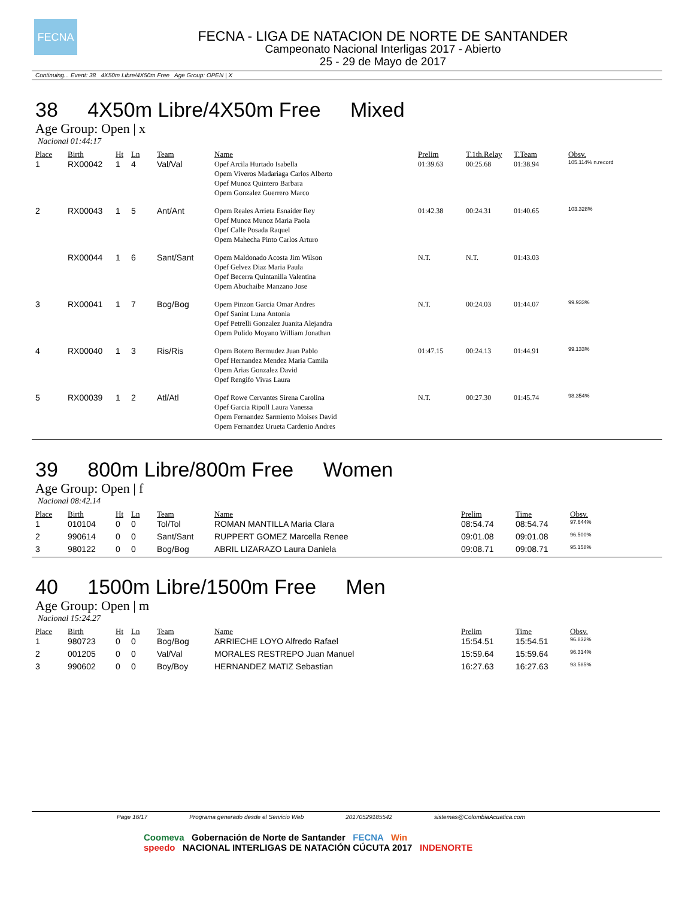FECNA
FECNA - LIGA DE NATACION DE NORTE DE SANTANDER
Campeonato Nacional Interligas 2017 - Abierto
25 - 29 de Mayo de 2017
Continuing... Event: 38 4X50m Libre/4X50m Free Age Group: OPEN | X
38 4X50m Libre/4X50m Free Mixed
Age Group: Open | x
Nacional 01:44:17
| Place | Birth | Ht | Ln | Team | Name | Prelim | T.1th.Relay | T.Team | Obsv. |
| --- | --- | --- | --- | --- | --- | --- | --- | --- | --- |
| 1 | RX00042 | 1 | 4 | Val/Val | Opef Arcila Hurtado Isabella Opem Viveros Madariaga Carlos Alberto Opef Munoz Quintero Barbara Opem Gonzalez Guerrero Marco | 01:39.63 | 00:25.68 | 01:38.94 | 105.114% n.record |
| 2 | RX00043 | 1 | 5 | Ant/Ant | Opem Reales Arrieta Esnaider Rey Opef Munoz Munoz Maria Paola Opef Calle Posada Raquel Opem Mahecha Pinto Carlos Arturo | 01:42.38 | 00:24.31 | 01:40.65 | 103.328% |
| | RX00044 | 1 | 6 | Sant/Sant | Opem Maldonado Acosta Jim Wilson Opef Gelvez Diaz Maria Paula Opef Becerra Quintanilla Valentina Opem Abuchaibe Manzano Jose | N.T. | N.T. | 01:43.03 | |
| 3 | RX00041 | 1 | 7 | Bog/Bog | Opem Pinzon Garcia Omar Andres Opef Sanint Luna Antonia Opef Petrelli Gonzalez Juanita Alejandra Opem Pulido Moyano William Jonathan | N.T. | 00:24.03 | 01:44.07 | 99.933% |
| 4 | RX00040 | 1 | 3 | Ris/Ris | Opem Botero Bermudez Juan Pablo Opef Hernandez Mendez Maria Camila Opem Arias Gonzalez David Opef Rengifo Vivas Laura | 01:47.15 | 00:24.13 | 01:44.91 | 99.133% |
| 5 | RX00039 | 1 | 2 | Atl/Atl | Opef Rowe Cervantes Sirena Carolina Opef Garcia Ripoll Laura Vanessa Opem Fernandez Sarmiento Moises David Opem Fernandez Urueta Cardenio Andres | N.T. | 00:27.30 | 01:45.74 | 98.354% |
39 800m Libre/800m Free Women
Age Group: Open | f
Nacional 08:42.14
| Place | Birth | Ht | Ln | Team | Name | Prelim | Time | Obsv. |
| --- | --- | --- | --- | --- | --- | --- | --- | --- |
| 1 | 010104 | 0 | 0 | Tol/Tol | ROMAN MANTILLA Maria Clara | 08:54.74 | 08:54.74 | 97.644% |
| 2 | 990614 | 0 | 0 | Sant/Sant | RUPPERT GOMEZ Marcella Renee | 09:01.08 | 09:01.08 | 96.500% |
| 3 | 980122 | 0 | 0 | Bog/Bog | ABRIL LIZARAZO Laura Daniela | 09:08.71 | 09:08.71 | 95.158% |
40 1500m Libre/1500m Free Men
Age Group: Open | m
Nacional 15:24.27
| Place | Birth | Ht | Ln | Team | Name | Prelim | Time | Obsv. |
| --- | --- | --- | --- | --- | --- | --- | --- | --- |
| 1 | 980723 | 0 | 0 | Bog/Bog | ARRIECHE LOYO Alfredo Rafael | 15:54.51 | 15:54.51 | 96.832% |
| 2 | 001205 | 0 | 0 | Val/Val | MORALES RESTREPO Juan Manuel | 15:59.64 | 15:59.64 | 96.314% |
| 3 | 990602 | 0 | 0 | Boy/Boy | HERNANDEZ MATIZ Sebastian | 16:27.63 | 16:27.63 | 93.585% |
Page 16/17 Programa generado desde el Servicio Web 20170529185542 sistemas@ColombiaAcuatica.com
Coomeva Gobernación de Norte de Santander FECNA Win
speedo NACIONAL INTERLIGAS DE NATACIÓN CÚCUTA 2017 INDENORTE